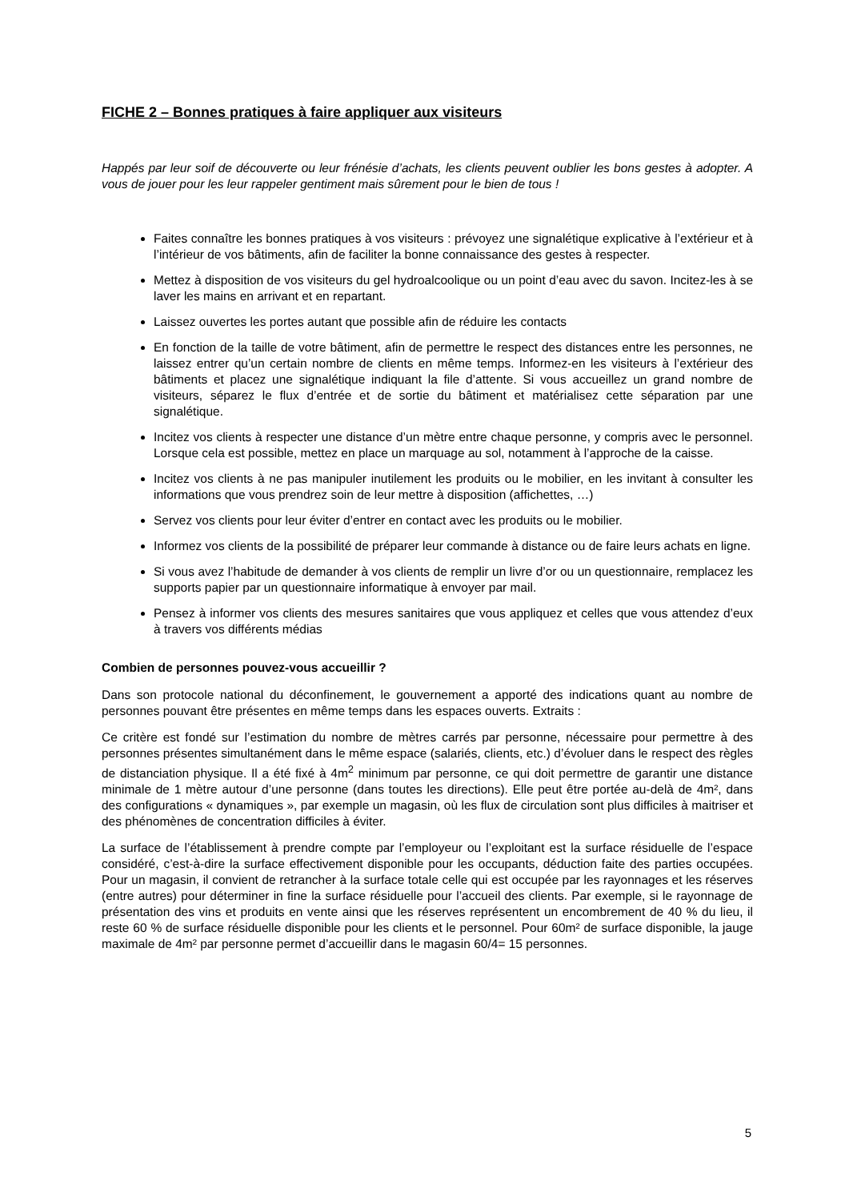FICHE 2 – Bonnes pratiques à faire appliquer aux visiteurs
Happés par leur soif de découverte ou leur frénésie d’achats, les clients peuvent oublier les bons gestes à adopter. A vous de jouer pour les leur rappeler gentiment mais sûrement pour le bien de tous !
Faites connaître les bonnes pratiques à vos visiteurs : prévoyez une signalétique explicative à l’extérieur et à l’intérieur de vos bâtiments, afin de faciliter la bonne connaissance des gestes à respecter.
Mettez à disposition de vos visiteurs du gel hydroalcoolique ou un point d’eau avec du savon. Incitez-les à se laver les mains en arrivant et en repartant.
Laissez ouvertes les portes autant que possible afin de réduire les contacts
En fonction de la taille de votre bâtiment, afin de permettre le respect des distances entre les personnes, ne laissez entrer qu’un certain nombre de clients en même temps. Informez-en les visiteurs à l’extérieur des bâtiments et placez une signalétique indiquant la file d’attente. Si vous accueillez un grand nombre de visiteurs, séparez le flux d’entrée et de sortie du bâtiment et matérialisez cette séparation par une signalétique.
Incitez vos clients à respecter une distance d’un mètre entre chaque personne, y compris avec le personnel. Lorsque cela est possible, mettez en place un marquage au sol, notamment à l’approche de la caisse.
Incitez vos clients à ne pas manipuler inutilement les produits ou le mobilier, en les invitant à consulter les informations que vous prendrez soin de leur mettre à disposition (affichettes, …)
Servez vos clients pour leur éviter d’entrer en contact avec les produits ou le mobilier.
Informez vos clients de la possibilité de préparer leur commande à distance ou de faire leurs achats en ligne.
Si vous avez l’habitude de demander à vos clients de remplir un livre d’or ou un questionnaire, remplacez les supports papier par un questionnaire informatique à envoyer par mail.
Pensez à informer vos clients des mesures sanitaires que vous appliquez et celles que vous attendez d’eux à travers vos différents médias
Combien de personnes pouvez-vous accueillir ?
Dans son protocole national du déconfinement, le gouvernement a apporté des indications quant au nombre de personnes pouvant être présentes en même temps dans les espaces ouverts. Extraits :
Ce critère est fondé sur l’estimation du nombre de mètres carrés par personne, nécessaire pour permettre à des personnes présentes simultanément dans le même espace (salariés, clients, etc.) d’évoluer dans le respect des règles de distanciation physique. Il a été fixé à 4m<sup>2</sup> minimum par personne, ce qui doit permettre de garantir une distance minimale de 1 mètre autour d’une personne (dans toutes les directions). Elle peut être portée au-delà de 4m², dans des configurations « dynamiques », par exemple un magasin, où les flux de circulation sont plus difficiles à maitriser et des phénomènes de concentration difficiles à éviter.
La surface de l’établissement à prendre compte par l’employeur ou l’exploitant est la surface résiduelle de l’espace considéré, c’est-à-dire la surface effectivement disponible pour les occupants, déduction faite des parties occupées. Pour un magasin, il convient de retrancher à la surface totale celle qui est occupée par les rayonnages et les réserves (entre autres) pour déterminer in fine la surface résiduelle pour l’accueil des clients. Par exemple, si le rayonnage de présentation des vins et produits en vente ainsi que les réserves représentent un encombrement de 40 % du lieu, il reste 60 % de surface résiduelle disponible pour les clients et le personnel. Pour 60m² de surface disponible, la jauge maximale de 4m² par personne permet d’accueillir dans le magasin 60/4= 15 personnes.
5